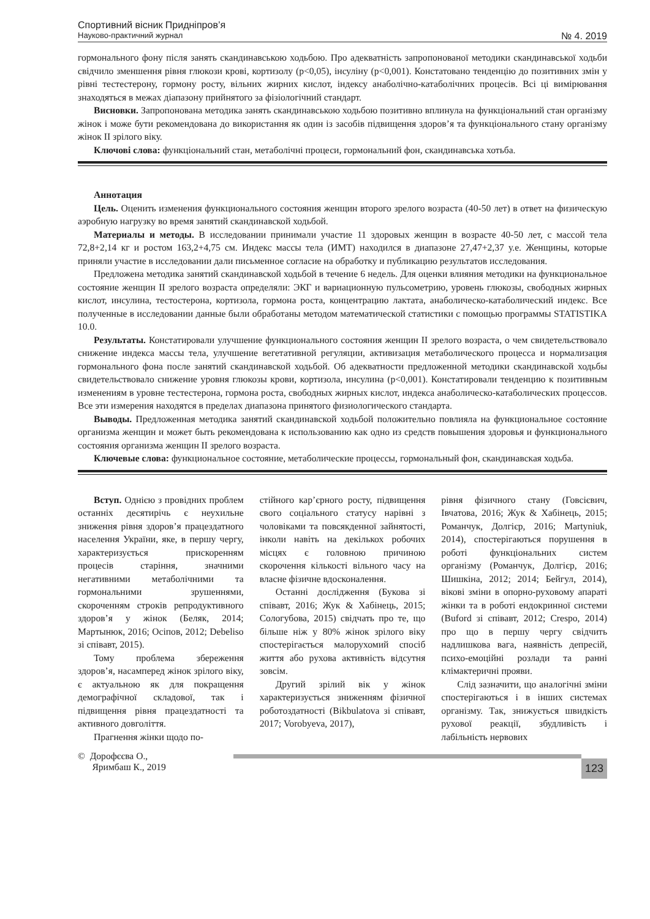Спортивний вісник Придніпров’я
Науково-практичний журнал № 4. 2019
гормонального фону після занять скандинавською ходьбою. Про адекватність запропонованої методики скандинавської ходьби свідчило зменшення рівня глюкози крові, кортизолу (p<0,05), інсуліну (p<0,001). Констатовано тенденцію до позитивних змін у рівні тестестерону, гормону росту, вільних жирних кислот, індексу анаболічно-катаболічних процесів. Всі ці вимірювання знаходяться в межах діапазону прийнятого за фізіологічний стандарт.
Висновки. Запропонована методика занять скандинавською ходьбою позитивно вплинула на функціональний стан організму жінок і може бути рекомендована до використання як один із засобів підвищення здоров’я та функціонального стану організму жінок ІІ зрілого віку.
Ключові слова: функціональний стан, метаболічні процеси, гормональний фон, скандинавська хотьба.
Аннотация
Цель. Оценить изменения функционального состояния женщин второго зрелого возраста (40-50 лет) в ответ на физическую аэробную нагрузку во время занятий скандинавской ходьбой.
Материалы и методы. В исследовании принимали участие 11 здоровых женщин в возрасте 40-50 лет, с массой тела 72,8+2,14 кг и ростом 163,2+4,75 см. Индекс массы тела (ИМТ) находился в диапазоне 27,47+2,37 у.е. Женщины, которые приняли участие в исследовании дали письменное согласие на обработку и публикацию результатов исследования.
Предложена методика занятий скандинавской ходьбой в течение 6 недель. Для оценки влияния методики на функциональное состояние женщин ІІ зрелого возраста определяли: ЭКГ и вариационную пульсометрию, уровень глюкозы, свободных жирных кислот, инсулина, тестостерона, кортизола, гормона роста, концентрацию лактата, анаболическо-катаболический индекс. Все полученные в исследовании данные были обработаны методом математической статистики с помощью программы STATISTIKA 10.0.
Результаты. Констатировали улучшение функционального состояния женщин ІІ зрелого возраста, о чем свидетельствовало снижение индекса массы тела, улучшение вегетативной регуляции, активизация метаболического процесса и нормализация гормонального фона после занятий скандинавской ходьбой. Об адекватности предложенной методики скандинавской ходьбы свидетельствовало снижение уровня глюкозы крови, кортизола, инсулина (p<0,001). Констатировали тенденцию к позитивным изменениям в уровне тестестерона, гормона роста, свободных жирных кислот, индекса анаболическо-катаболических процессов. Все эти измерения находятся в пределах диапазона принятого физиологического стандарта.
Выводы. Предложенная методика занятий скандинавской ходьбой положительно повлияла на функциональное состояние организма женщин и может быть рекомендована к использованию как одно из средств повышения здоровья и функционального состояния организма женщин ІІ зрелого возраста.
Ключевые слова: функциональное состояние, метаболические процессы, гормональный фон, скандинавская ходьба.
Вступ. Однією з провідних проблем останніх десятирічь є неухильне зниження рівня здоров’я працездатного населення України, яке, в першу чергу, характеризується прискоренням процесів старіння, значними негативними метаболічними та гормональними зрушеннями, скороченням строків репродуктивного здоров’я у жінок (Беляк, 2014; Мартынюк, 2016; Осіпов, 2012; Debeliso зі співавт, 2015).
Тому проблема збереження здоров’я, насамперед жінок зрілого віку, є актуальною як для покращення демографічної складової, так і підвищення рівня працездатності та активного довголіття.
Прагнення жінки щодо по-
стійного кар’єрного росту, підвищення свого соціального статусу нарівні з чоловіками та повсякденної зайнятості, інколи навіть на декількох робочих місцях є головною причиною скорочення кількості вільного часу на власне фізичне вдосконалення.
Останні дослідження (Букова зі співавт, 2016; Жук & Хабінець, 2015; Сологубова, 2015) свідчать про те, що більше ніж у 80% жінок зрілого віку спостерігається малорухомий спосіб життя або рухова активність відсутня зовсім.
Другий зрілий вік у жінок характеризується зниженням фізичної роботоздатності (Bikbulatova зі співавт, 2017; Vorobyeva, 2017),
рівня фізичного стану (Говсієвич, Івчатова, 2016; Жук & Хабінець, 2015; Романчук, Долгієр, 2016; Martyniuk, 2014), спостерігаються порушення в роботі функціональних систем організму (Романчук, Долгієр, 2016; Шишкіна, 2012; 2014; Бейгул, 2014), вікові зміни в опорно-руховому апараті жінки та в роботі ендокринної системи (Buford зі співавт, 2012; Crespo, 2014) про що в першу чергу свідчить надлишкова вага, наявність депресій, психо-емоційні розлади та ранні клімактеричні прояви.
Слід зазначити, що аналогічні зміни спостерігаються і в інших системах організму. Так, знижується швидкість рухової реакції, збудливість і лабільність нервових
© Дорофєєва О.,
Яримбаш К., 2019
123